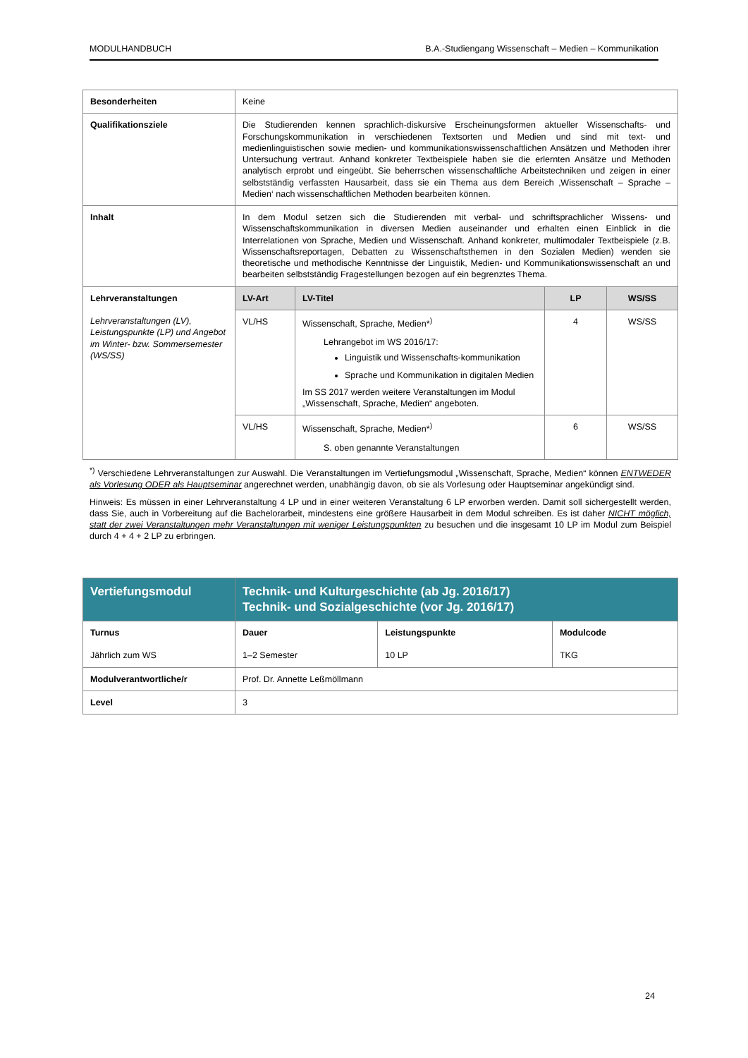MODULHANDBUCH B.A.-Studiengang Wissenschaft – Medien – Kommunikation
| Besonderheiten | Keine | | | |
| Qualifikationsziele | Die Studierenden kennen sprachlich-diskursive Erscheinungsformen aktueller Wissenschafts- und Forschungskommunikation in verschiedenen Textsorten und Medien und sind mit text- und medienlinguistischen sowie medien- und kommunikationswissenschaftlichen Ansätzen und Methoden ihrer Untersuchung vertraut. Anhand konkreter Textbeispiele haben sie die erlernten Ansätze und Methoden analytisch erprobt und eingeübt. Sie beherrschen wissenschaftliche Arbeitstechniken und zeigen in einer selbstständig verfassten Hausarbeit, dass sie ein Thema aus dem Bereich ‚Wissenschaft – Sprache – Medien‘ nach wissenschaftlichen Methoden bearbeiten können. | | | |
| Inhalt | In dem Modul setzen sich die Studierenden mit verbal- und schriftsprachlicher Wissens- und Wissenschaftskommunikation in diversen Medien auseinander und erhalten einen Einblick in die Interrelationen von Sprache, Medien und Wissenschaft. Anhand konkreter, multimodaler Textbeispiele (z.B. Wissenschaftsreportagen, Debatten zu Wissenschaftsthemen in den Sozialen Medien) wenden sie theoretische und methodische Kenntnisse der Linguistik, Medien- und Kommunikationswissenschaft an und bearbeiten selbstständig Fragestellungen bezogen auf ein begrenztes Thema. | | | |
| Lehrveranstaltungen Lehrveranstaltungen (LV), Leistungspunkte (LP) und Angebot im Winter- bzw. Sommersemester (WS/SS) | LV-Art | LV-Titel | LP | WS/SS |
| | VL/HS | Wissenschaft, Sprache, Medien*<sup>)</sup> Lehrangebot im WS 2016/17: Linguistik und Wissenschafts-kommunikation Sprache und Kommunikation in digitalen Medien Im SS 2017 werden weitere Veranstaltungen im Modul „Wissenschaft, Sprache, Medien“ angeboten. | 4 | WS/SS |
| | VL/HS | Wissenschaft, Sprache, Medien*<sup>)</sup> S. oben genannte Veranstaltungen | 6 | WS/SS |
<sup>*)</sup> Verschiedene Lehrveranstaltungen zur Auswahl. Die Veranstaltungen im Vertiefungsmodul „Wissenschaft, Sprache, Medien“ können ENTWEDER als Vorlesung ODER als Hauptseminar angerechnet werden, unabhängig davon, ob sie als Vorlesung oder Hauptseminar angekündigt sind.
Hinweis: Es müssen in einer Lehrveranstaltung 4 LP und in einer weiteren Veranstaltung 6 LP erworben werden. Damit soll sichergestellt werden, dass Sie, auch in Vorbereitung auf die Bachelorarbeit, mindestens eine größere Hausarbeit in dem Modul schreiben. Es ist daher NICHT möglich, statt der zwei Veranstaltungen mehr Veranstaltungen mit weniger Leistungspunkten zu besuchen und die insgesamt 10 LP im Modul zum Beispiel durch 4 + 4 + 2 LP zu erbringen.
| Vertiefungsmodul | Technik- und Kulturgeschichte (ab Jg. 2016/17) Technik- und Sozialgeschichte (vor Jg. 2016/17) | | |
| Turnus Jährlich zum WS | Dauer 1–2 Semester | Leistungspunkte 10 LP | Modulcode TKG |
| Modulverantwortliche/r | Prof. Dr. Annette Leßmöllmann | | |
| Level | 3 | | |
24